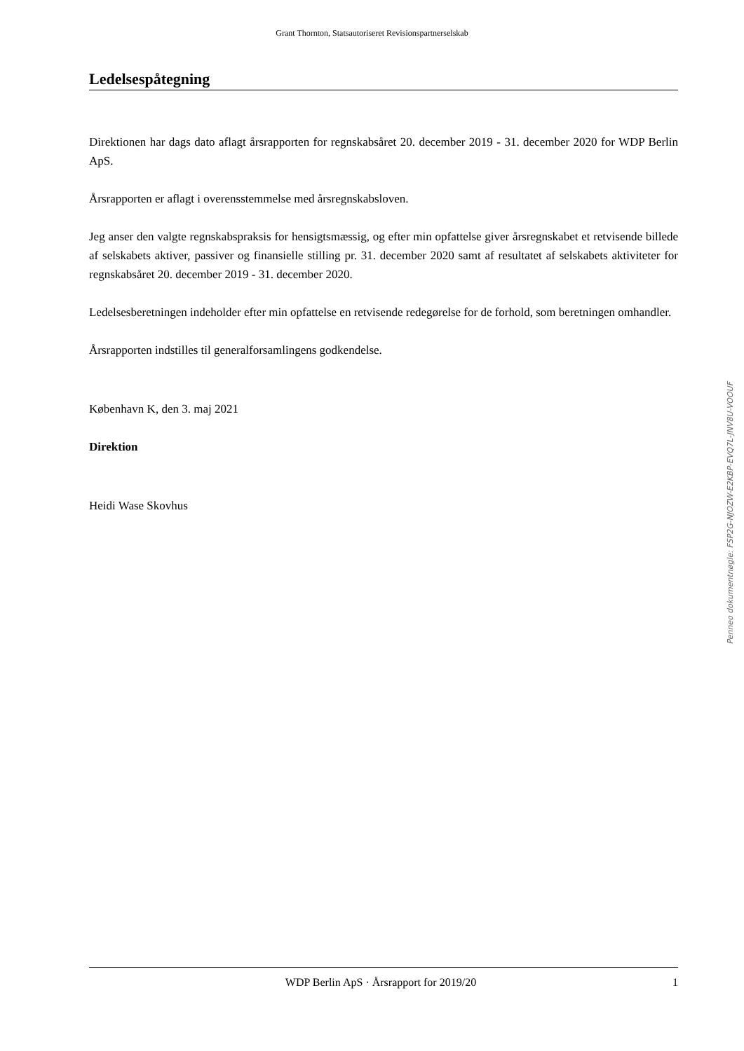Grant Thornton, Statsautoriseret Revisionspartnerselskab
Ledelsespåtegning
Direktionen har dags dato aflagt årsrapporten for regnskabsåret 20. december 2019 - 31. december 2020 for WDP Berlin ApS.
Årsrapporten er aflagt i overensstemmelse med årsregnskabsloven.
Jeg anser den valgte regnskabspraksis for hensigtsmæssig, og efter min opfattelse giver årsregnskabet et retvisende billede af selskabets aktiver, passiver og finansielle stilling pr. 31. december 2020 samt af resultatet af selskabets aktiviteter for regnskabsåret 20. december 2019 - 31. december 2020.
Ledelsesberetningen indeholder efter min opfattelse en retvisende redegørelse for de forhold, som beretningen omhandler.
Årsrapporten indstilles til generalforsamlingens godkendelse.
København K, den 3. maj 2021
Direktion
Heidi Wase Skovhus
Penneo dokumentnøgle: FSP2G-NJOZW-E2KBP-EVQ7L-JNV8U-VOOUF
WDP Berlin ApS · Årsrapport for 2019/20 1